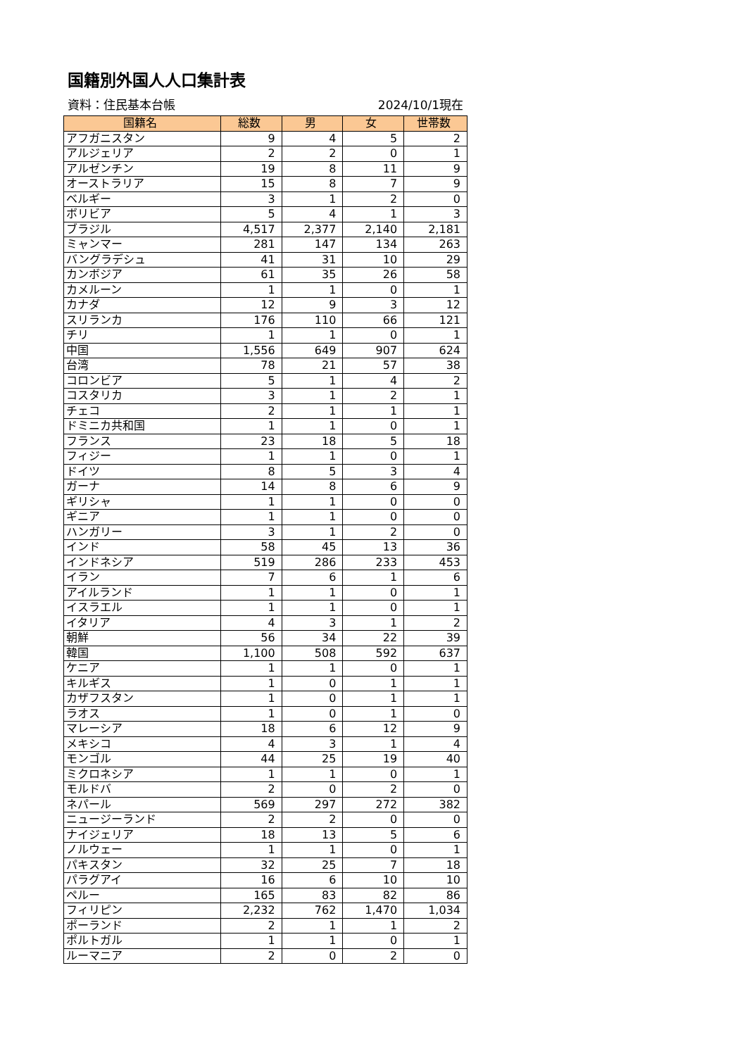国籍別外国人人口集計表
資料：住民基本台帳 2024/10/1現在
| 国籍名 | 総数 | 男 | 女 | 世帯数 |
| --- | --- | --- | --- | --- |
| アフガニスタン | 9 | 4 | 5 | 2 |
| アルジェリア | 2 | 2 | 0 | 1 |
| アルゼンチン | 19 | 8 | 11 | 9 |
| オーストラリア | 15 | 8 | 7 | 9 |
| ベルギー | 3 | 1 | 2 | 0 |
| ボリビア | 5 | 4 | 1 | 3 |
| ブラジル | 4,517 | 2,377 | 2,140 | 2,181 |
| ミャンマー | 281 | 147 | 134 | 263 |
| バングラデシュ | 41 | 31 | 10 | 29 |
| カンボジア | 61 | 35 | 26 | 58 |
| カメルーン | 1 | 1 | 0 | 1 |
| カナダ | 12 | 9 | 3 | 12 |
| スリランカ | 176 | 110 | 66 | 121 |
| チリ | 1 | 1 | 0 | 1 |
| 中国 | 1,556 | 649 | 907 | 624 |
| 台湾 | 78 | 21 | 57 | 38 |
| コロンビア | 5 | 1 | 4 | 2 |
| コスタリカ | 3 | 1 | 2 | 1 |
| チェコ | 2 | 1 | 1 | 1 |
| ドミニカ共和国 | 1 | 1 | 0 | 1 |
| フランス | 23 | 18 | 5 | 18 |
| フィジー | 1 | 1 | 0 | 1 |
| ドイツ | 8 | 5 | 3 | 4 |
| ガーナ | 14 | 8 | 6 | 9 |
| ギリシャ | 1 | 1 | 0 | 0 |
| ギニア | 1 | 1 | 0 | 0 |
| ハンガリー | 3 | 1 | 2 | 0 |
| インド | 58 | 45 | 13 | 36 |
| インドネシア | 519 | 286 | 233 | 453 |
| イラン | 7 | 6 | 1 | 6 |
| アイルランド | 1 | 1 | 0 | 1 |
| イスラエル | 1 | 1 | 0 | 1 |
| イタリア | 4 | 3 | 1 | 2 |
| 朝鮮 | 56 | 34 | 22 | 39 |
| 韓国 | 1,100 | 508 | 592 | 637 |
| ケニア | 1 | 1 | 0 | 1 |
| キルギス | 1 | 0 | 1 | 1 |
| カザフスタン | 1 | 0 | 1 | 1 |
| ラオス | 1 | 0 | 1 | 0 |
| マレーシア | 18 | 6 | 12 | 9 |
| メキシコ | 4 | 3 | 1 | 4 |
| モンゴル | 44 | 25 | 19 | 40 |
| ミクロネシア | 1 | 1 | 0 | 1 |
| モルドバ | 2 | 0 | 2 | 0 |
| ネパール | 569 | 297 | 272 | 382 |
| ニュージーランド | 2 | 2 | 0 | 0 |
| ナイジェリア | 18 | 13 | 5 | 6 |
| ノルウェー | 1 | 1 | 0 | 1 |
| パキスタン | 32 | 25 | 7 | 18 |
| パラグアイ | 16 | 6 | 10 | 10 |
| ペルー | 165 | 83 | 82 | 86 |
| フィリピン | 2,232 | 762 | 1,470 | 1,034 |
| ポーランド | 2 | 1 | 1 | 2 |
| ポルトガル | 1 | 1 | 0 | 1 |
| ルーマニア | 2 | 0 | 2 | 0 |